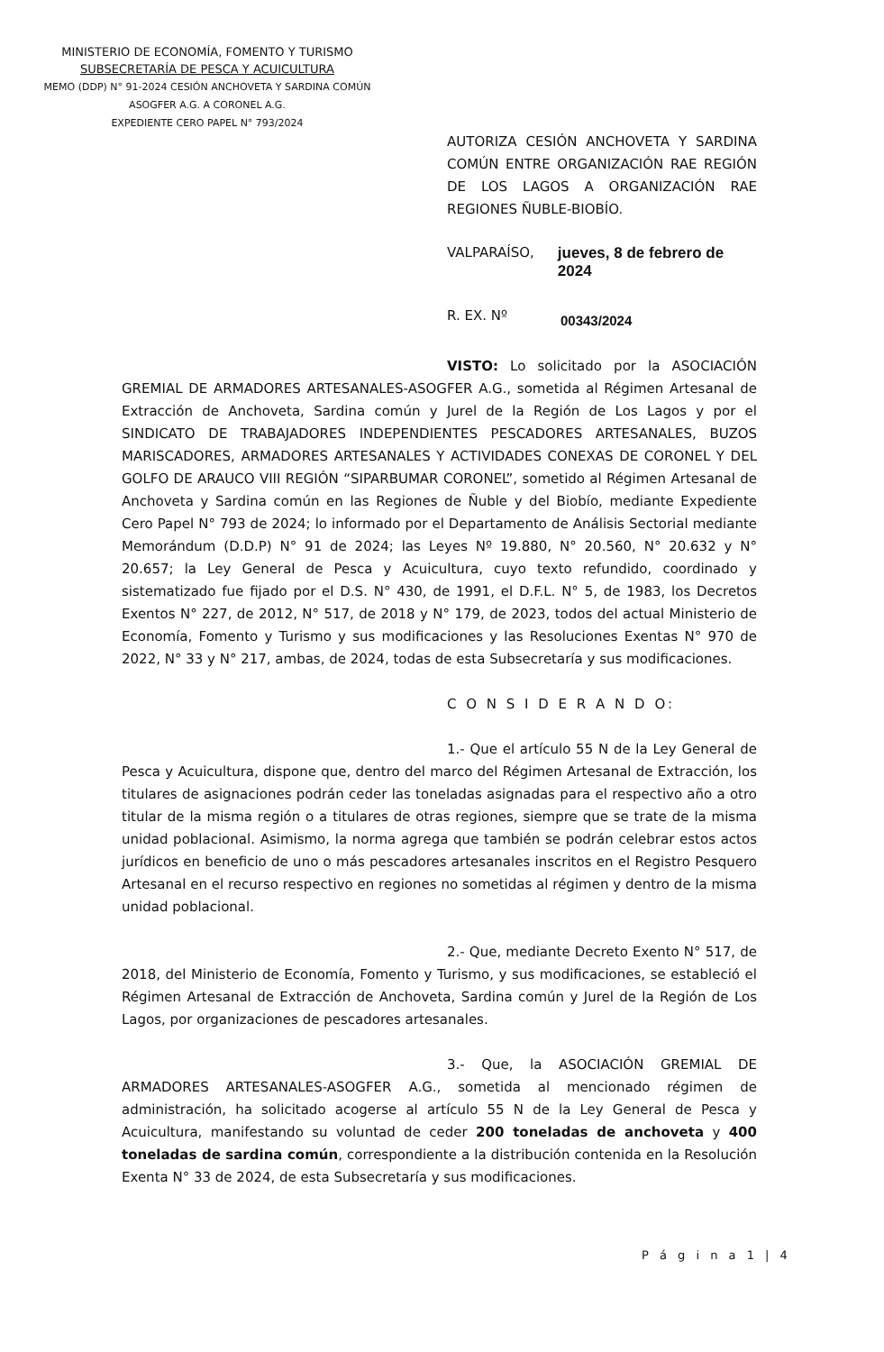MINISTERIO DE ECONOMÍA, FOMENTO Y TURISMO
SUBSECRETARÍA DE PESCA Y ACUICULTURA
MEMO (DDP) N° 91-2024 CESIÓN ANCHOVETA Y SARDINA COMÚN
ASOGFER A.G. A CORONEL A.G.
EXPEDIENTE CERO PAPEL N° 793/2024
AUTORIZA CESIÓN ANCHOVETA Y SARDINA COMÚN ENTRE ORGANIZACIÓN RAE REGIÓN DE LOS LAGOS A ORGANIZACIÓN RAE REGIONES ÑUBLE-BIOBÍO.
VALPARAÍSO, jueves, 8 de febrero de 2024
R. EX. Nº 00343/2024
VISTO: Lo solicitado por la ASOCIACIÓN GREMIAL DE ARMADORES ARTESANALES-ASOGFER A.G., sometida al Régimen Artesanal de Extracción de Anchoveta, Sardina común y Jurel de la Región de Los Lagos y por el SINDICATO DE TRABAJADORES INDEPENDIENTES PESCADORES ARTESANALES, BUZOS MARISCADORES, ARMADORES ARTESANALES Y ACTIVIDADES CONEXAS DE CORONEL Y DEL GOLFO DE ARAUCO VIII REGIÓN “SIPARBUMAR CORONEL”, sometido al Régimen Artesanal de Anchoveta y Sardina común en las Regiones de Ñuble y del Biobío, mediante Expediente Cero Papel N° 793 de 2024; lo informado por el Departamento de Análisis Sectorial mediante Memorándum (D.D.P) N° 91 de 2024; las Leyes Nº 19.880, N° 20.560, N° 20.632 y N° 20.657; la Ley General de Pesca y Acuicultura, cuyo texto refundido, coordinado y sistematizado fue fijado por el D.S. N° 430, de 1991, el D.F.L. N° 5, de 1983, los Decretos Exentos N° 227, de 2012, N° 517, de 2018 y N° 179, de 2023, todos del actual Ministerio de Economía, Fomento y Turismo y sus modificaciones y las Resoluciones Exentas N° 970 de 2022, N° 33 y N° 217, ambas, de 2024, todas de esta Subsecretaría y sus modificaciones.
C O N S I D E R A N D O:
1.- Que el artículo 55 N de la Ley General de Pesca y Acuicultura, dispone que, dentro del marco del Régimen Artesanal de Extracción, los titulares de asignaciones podrán ceder las toneladas asignadas para el respectivo año a otro titular de la misma región o a titulares de otras regiones, siempre que se trate de la misma unidad poblacional. Asimismo, la norma agrega que también se podrán celebrar estos actos jurídicos en beneficio de uno o más pescadores artesanales inscritos en el Registro Pesquero Artesanal en el recurso respectivo en regiones no sometidas al régimen y dentro de la misma unidad poblacional.
2.- Que, mediante Decreto Exento N° 517, de 2018, del Ministerio de Economía, Fomento y Turismo, y sus modificaciones, se estableció el Régimen Artesanal de Extracción de Anchoveta, Sardina común y Jurel de la Región de Los Lagos, por organizaciones de pescadores artesanales.
3.- Que, la ASOCIACIÓN GREMIAL DE ARMADORES ARTESANALES-ASOGFER A.G., sometida al mencionado régimen de administración, ha solicitado acogerse al artículo 55 N de la Ley General de Pesca y Acuicultura, manifestando su voluntad de ceder 200 toneladas de anchoveta y 400 toneladas de sardina común, correspondiente a la distribución contenida en la Resolución Exenta N° 33 de 2024, de esta Subsecretaría y sus modificaciones.
P á g i n a 1 | 4